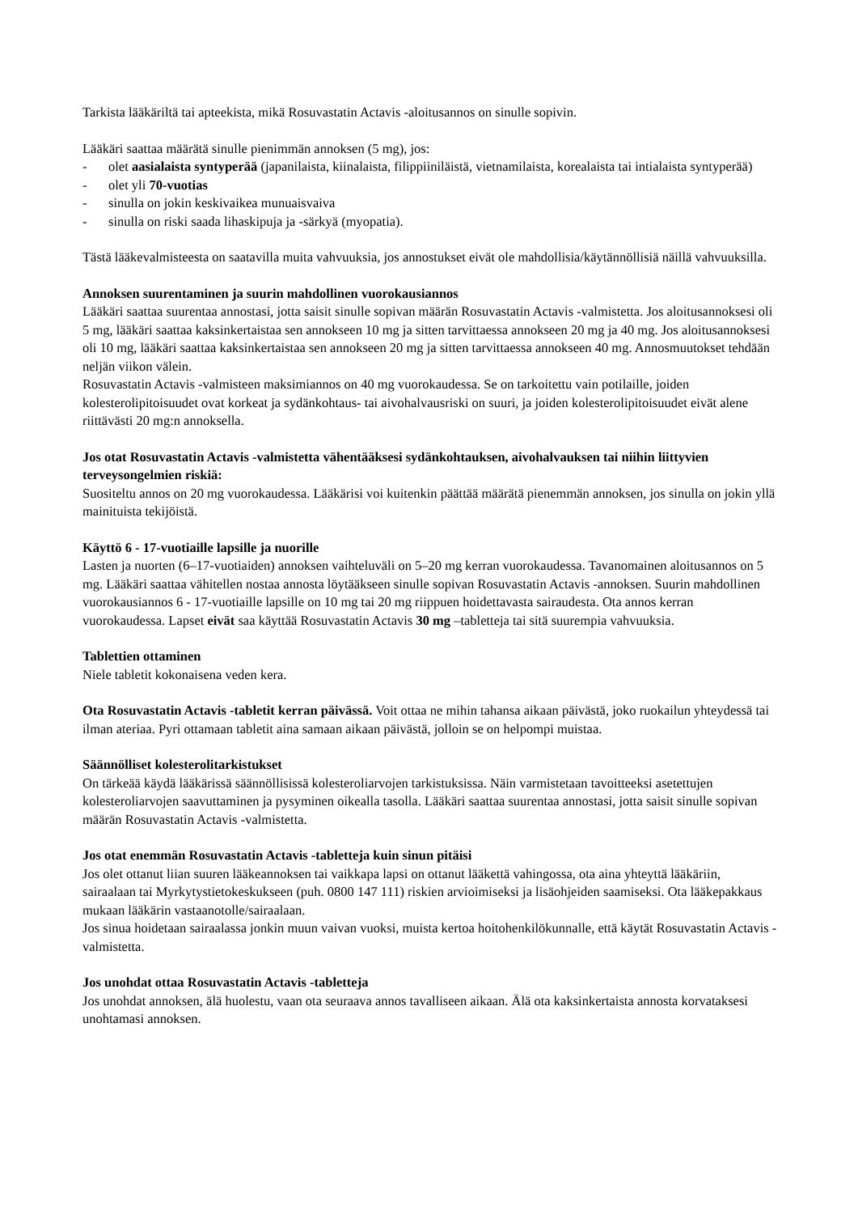Tarkista lääkäriltä tai apteekista, mikä Rosuvastatin Actavis -aloitusannos on sinulle sopivin.
Lääkäri saattaa määrätä sinulle pienimmän annoksen (5 mg), jos:
- olet aasialaista syntyperää (japanilaista, kiinalaista, filippiiniläistä, vietnamilaista, korealaista tai intialaista syntyperää)
- olet yli 70-vuotias
- sinulla on jokin keskivaikea munuaisvaiva
- sinulla on riski saada lihaskipuja ja -särkyä (myopatia).
Tästä lääkevalmisteesta on saatavilla muita vahvuuksia, jos annostukset eivät ole mahdollisia/käytännöllisiä näillä vahvuuksilla.
Annoksen suurentaminen ja suurin mahdollinen vuorokausiannos
Lääkäri saattaa suurentaa annostasi, jotta saisit sinulle sopivan määrän Rosuvastatin Actavis -valmistetta. Jos aloitusannoksesi oli 5 mg, lääkäri saattaa kaksinkertaistaa sen annokseen 10 mg ja sitten tarvittaessa annokseen 20 mg ja 40 mg. Jos aloitusannoksesi oli 10 mg, lääkäri saattaa kaksinkertaistaa sen annokseen 20 mg ja sitten tarvittaessa annokseen 40 mg. Annosmuutokset tehdään neljän viikon välein.
Rosuvastatin Actavis -valmisteen maksimiannos on 40 mg vuorokaudessa. Se on tarkoitettu vain potilaille, joiden kolesterolipitoisuudet ovat korkeat ja sydänkohtaus- tai aivohalvausriski on suuri, ja joiden kolesterolipitoisuudet eivät alene riittävästi 20 mg:n annoksella.
Jos otat Rosuvastatin Actavis -valmistetta vähentääksesi sydänkohtauksen, aivohalvauksen tai niihin liittyvien terveysongelmien riskiä:
Suositeltu annos on 20 mg vuorokaudessa. Lääkärisi voi kuitenkin päättää määrätä pienemmän annoksen, jos sinulla on jokin yllä mainituista tekijöistä.
Käyttö 6 - 17-vuotiaille lapsille ja nuorille
Lasten ja nuorten (6–17-vuotiaiden) annoksen vaihteluväli on 5–20 mg kerran vuorokaudessa. Tavanomainen aloitusannos on 5 mg. Lääkäri saattaa vähitellen nostaa annosta löytääkseen sinulle sopivan Rosuvastatin Actavis -annoksen. Suurin mahdollinen vuorokausiannos 6 - 17-vuotiaille lapsille on 10 mg tai 20 mg riippuen hoidettavasta sairaudesta. Ota annos kerran vuorokaudessa. Lapset eivät saa käyttää Rosuvastatin Actavis 30 mg –tabletteja tai sitä suurempia vahvuuksia.
Tablettien ottaminen
Niele tabletit kokonaisena veden kera.
Ota Rosuvastatin Actavis -tabletit kerran päivässä. Voit ottaa ne mihin tahansa aikaan päivästä, joko ruokailun yhteydessä tai ilman ateriaa. Pyri ottamaan tabletit aina samaan aikaan päivästä, jolloin se on helpompi muistaa.
Säännölliset kolesterolitarkistukset
On tärkeää käydä lääkärissä säännöllisissä kolesteroliarvojen tarkistuksissa. Näin varmistetaan tavoitteeksi asetettujen kolesteroliarvojen saavuttaminen ja pysyminen oikealla tasolla. Lääkäri saattaa suurentaa annostasi, jotta saisit sinulle sopivan määrän Rosuvastatin Actavis -valmistetta.
Jos otat enemmän Rosuvastatin Actavis -tabletteja kuin sinun pitäisi
Jos olet ottanut liian suuren lääkeannoksen tai vaikkapa lapsi on ottanut lääkettä vahingossa, ota aina yhteyttä lääkäriin, sairaalaan tai Myrkytystietokeskukseen (puh. 0800 147 111) riskien arvioimiseksi ja lisäohjeiden saamiseksi. Ota lääkepakkaus mukaan lääkärin vastaanotolle/sairaalaan.
Jos sinua hoidetaan sairaalassa jonkin muun vaivan vuoksi, muista kertoa hoitohenkilökunnalle, että käytät Rosuvastatin Actavis -valmistetta.
Jos unohdat ottaa Rosuvastatin Actavis -tabletteja
Jos unohdat annoksen, älä huolestu, vaan ota seuraava annos tavalliseen aikaan. Älä ota kaksinkertaista annosta korvataksesi unohtamasi annoksen.